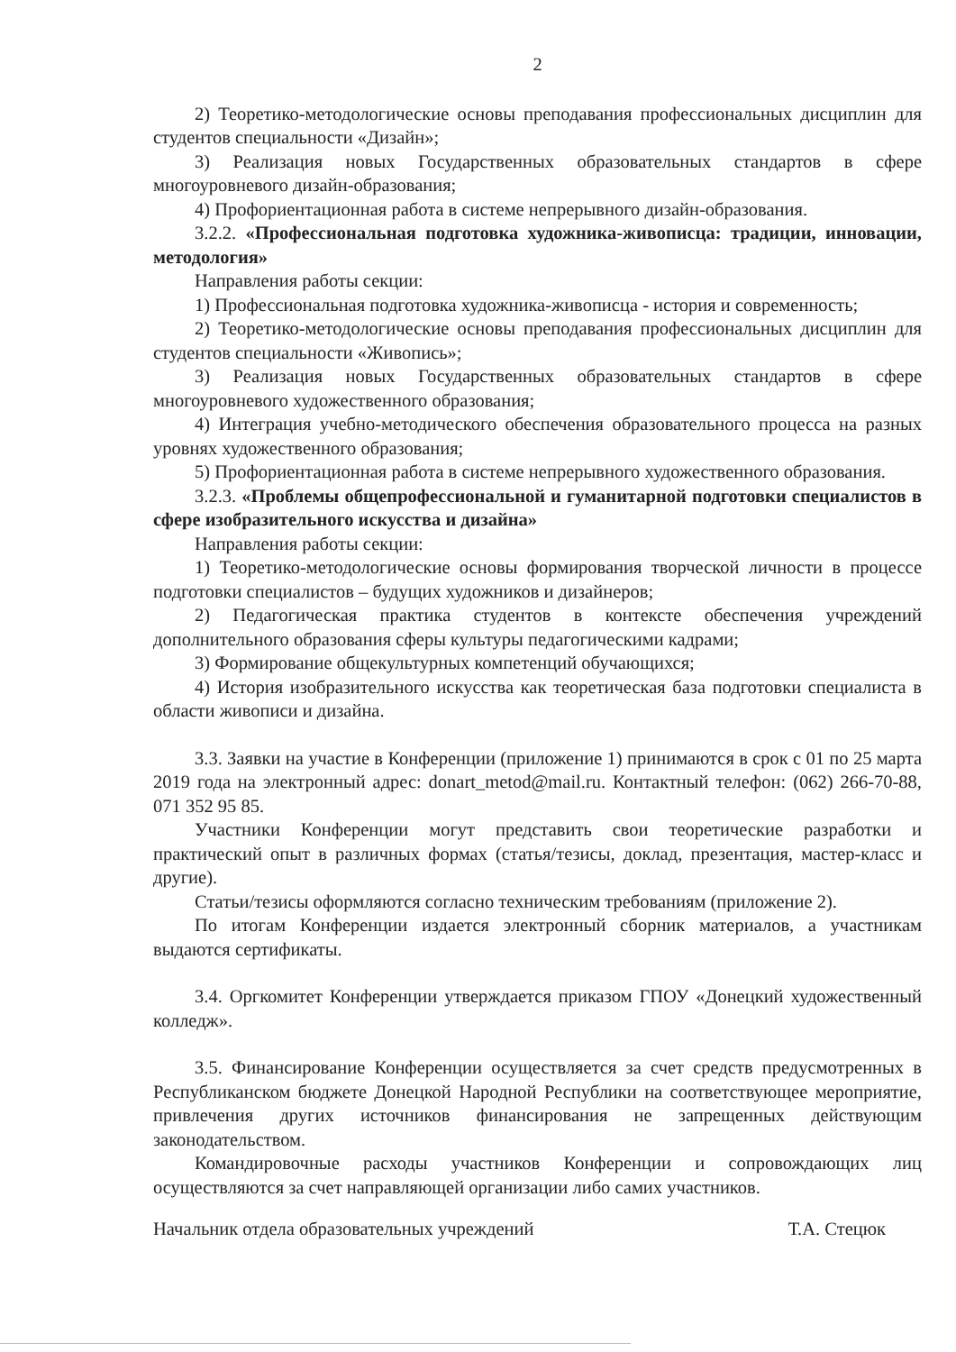2
2) Теоретико-методологические основы преподавания профессиональных дисциплин для студентов специальности «Дизайн»;
3) Реализация новых Государственных образовательных стандартов в сфере многоуровневого дизайн-образования;
4) Профориентационная работа в системе непрерывного дизайн-образования.
3.2.2. «Профессиональная подготовка художника-живописца: традиции, инновации, методология»
Направления работы секции:
1) Профессиональная подготовка художника-живописца - история и современность;
2) Теоретико-методологические основы преподавания профессиональных дисциплин для студентов специальности «Живопись»;
3) Реализация новых Государственных образовательных стандартов в сфере многоуровневого художественного образования;
4) Интеграция учебно-методического обеспечения образовательного процесса на разных уровнях художественного образования;
5) Профориентационная работа в системе непрерывного художественного образования.
3.2.3. «Проблемы общепрофессиональной и гуманитарной подготовки специалистов в сфере изобразительного искусства и дизайна»
Направления работы секции:
1) Теоретико-методологические основы формирования творческой личности в процессе подготовки специалистов – будущих художников и дизайнеров;
2) Педагогическая практика студентов в контексте обеспечения учреждений дополнительного образования сферы культуры педагогическими кадрами;
3) Формирование общекультурных компетенций обучающихся;
4) История изобразительного искусства как теоретическая база подготовки специалиста в области живописи и дизайна.
3.3. Заявки на участие в Конференции (приложение 1) принимаются в срок с 01 по 25 марта 2019 года на электронный адрес: donart_metod@mail.ru. Контактный телефон: (062) 266-70-88, 071 352 95 85.
Участники Конференции могут представить свои теоретические разработки и практический опыт в различных формах (статья/тезисы, доклад, презентация, мастер-класс и другие).
Статьи/тезисы оформляются согласно техническим требованиям (приложение 2).
По итогам Конференции издается электронный сборник материалов, а участникам выдаются сертификаты.
3.4. Оргкомитет Конференции утверждается приказом ГПОУ «Донецкий художественный колледж».
3.5. Финансирование Конференции осуществляется за счет средств предусмотренных в Республиканском бюджете Донецкой Народной Республики на соответствующее мероприятие, привлечения других источников финансирования не запрещенных действующим законодательством.
Командировочные расходы участников Конференции и сопровождающих лиц осуществляются за счет направляющей организации либо самих участников.
Начальник отдела образовательных учреждений Т.А. Стецюк